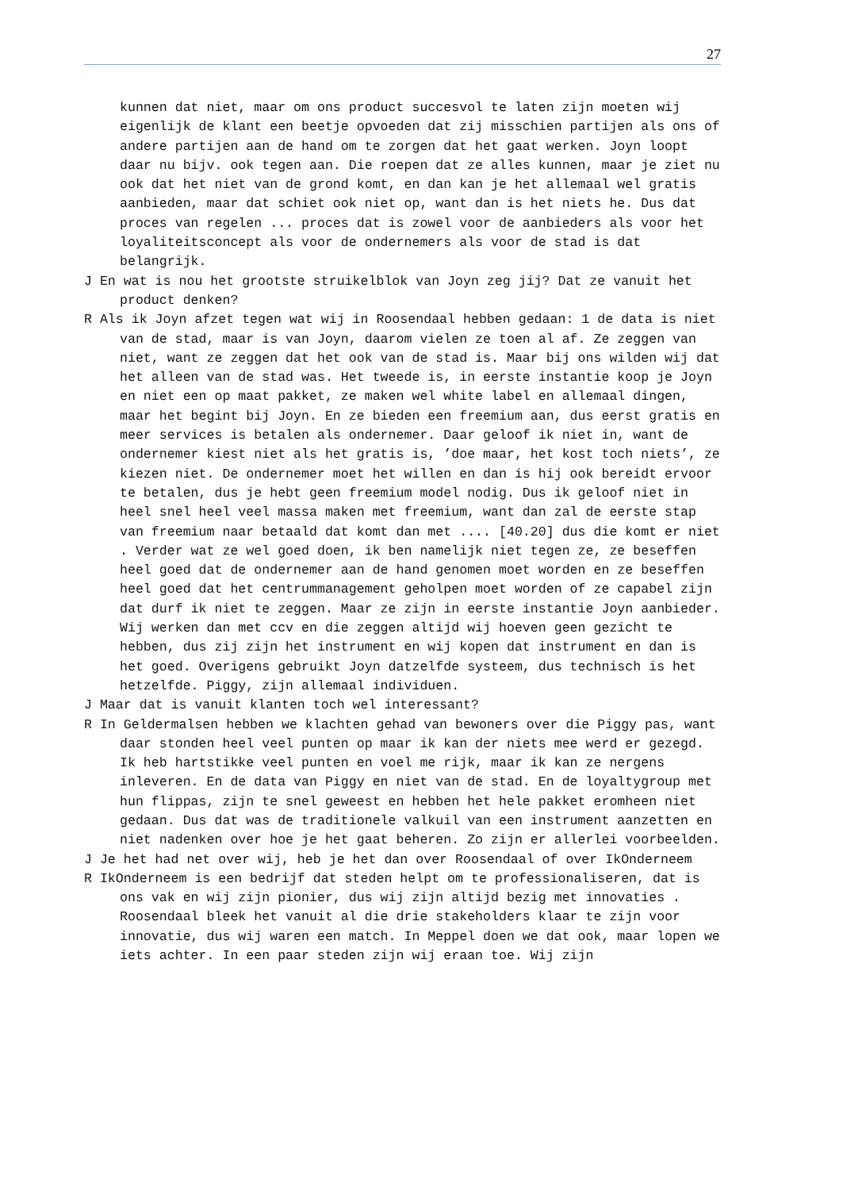27
kunnen dat niet, maar om ons product succesvol te laten zijn moeten wij eigenlijk de klant een beetje opvoeden dat zij misschien partijen als ons of andere partijen aan de hand om te zorgen dat het gaat werken. Joyn loopt daar nu bijv. ook tegen aan. Die roepen dat ze alles kunnen, maar je ziet nu ook dat het niet van de grond komt, en dan kan je het allemaal wel gratis aanbieden, maar dat schiet ook niet op, want dan is het niets he. Dus dat proces van regelen ... proces dat is zowel voor de aanbieders als voor het loyaliteitsconcept als voor de ondernemers als voor de stad is dat belangrijk.
J En wat is nou het grootste struikelblok van Joyn zeg jij? Dat ze vanuit het product denken?
R Als ik Joyn afzet tegen wat wij in Roosendaal hebben gedaan: 1 de data is niet van de stad, maar is van Joyn, daarom vielen ze toen al af. Ze zeggen van niet, want ze zeggen dat het ook van de stad is. Maar bij ons wilden wij dat het alleen van de stad was. Het tweede is, in eerste instantie koop je Joyn en niet een op maat pakket, ze maken wel white label en allemaal dingen, maar het begint bij Joyn. En ze bieden een freemium aan, dus eerst gratis en meer services is betalen als ondernemer. Daar geloof ik niet in, want de ondernemer kiest niet als het gratis is, ’doe maar, het kost toch niets’, ze kiezen niet. De ondernemer moet het willen en dan is hij ook bereidt ervoor te betalen, dus je hebt geen freemium model nodig. Dus ik geloof niet in heel snel heel veel massa maken met freemium, want dan zal de eerste stap van freemium naar betaald dat komt dan met .... [40.20] dus die komt er niet . Verder wat ze wel goed doen, ik ben namelijk niet tegen ze, ze beseffen heel goed dat de ondernemer aan de hand genomen moet worden en ze beseffen heel goed dat het centrummanagement geholpen moet worden of ze capabel zijn dat durf ik niet te zeggen. Maar ze zijn in eerste instantie Joyn aanbieder. Wij werken dan met ccv en die zeggen altijd wij hoeven geen gezicht te hebben, dus zij zijn het instrument en wij kopen dat instrument en dan is het goed. Overigens gebruikt Joyn datzelfde systeem, dus technisch is het hetzelfde. Piggy, zijn allemaal individuen.
J Maar dat is vanuit klanten toch wel interessant?
R In Geldermalsen hebben we klachten gehad van bewoners over die Piggy pas, want daar stonden heel veel punten op maar ik kan der niets mee werd er gezegd. Ik heb hartstikke veel punten en voel me rijk, maar ik kan ze nergens inleveren. En de data van Piggy en niet van de stad. En de loyaltygroup met hun flippas, zijn te snel geweest en hebben het hele pakket eromheen niet gedaan. Dus dat was de traditionele valkuil van een instrument aanzetten en niet nadenken over hoe je het gaat beheren. Zo zijn er allerlei voorbeelden.
J Je het had net over wij, heb je het dan over Roosendaal of over IkOnderneem
R IkOnderneem is een bedrijf dat steden helpt om te professionaliseren, dat is ons vak en wij zijn pionier, dus wij zijn altijd bezig met innovaties . Roosendaal bleek het vanuit al die drie stakeholders klaar te zijn voor innovatie, dus wij waren een match. In Meppel doen we dat ook, maar lopen we iets achter. In een paar steden zijn wij eraan toe. Wij zijn